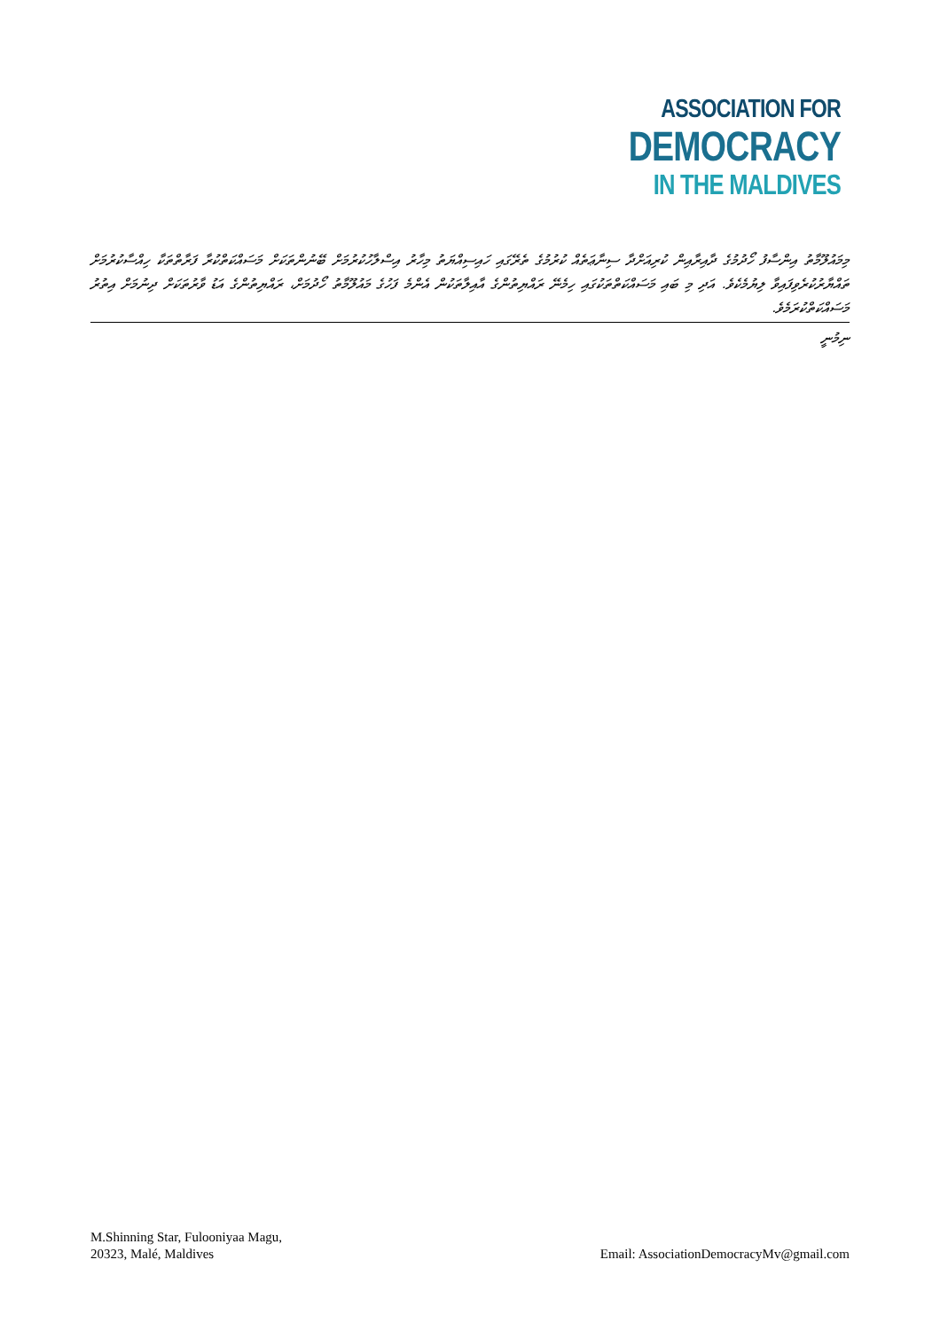ASSOCIATION FOR
DEMOCRACY
IN THE MALDIVES
މިމައުލޫމާތު އިންސާފު ހޯދުމުގެ ދާއިރާއިން ކުރިއަށްދާ ސިނާޢަތެއް ކުރުމުގެ ތެރޭގައި ހައިސިއްޔަތު މިހާރު އިސްލާހުކުރުމަށް ބޭނުންތަކަށް މަސައްކަތްކުރާ ފަރާތްތަކާ ހިއްސާކުރުމަށް ތައްޔާރުކުރެވިފައިވާ ލިޔުމެކެވެ. އަދި މި ބައި މަސައްކަތްތަކުގައި ހިމެނޭ ރައްޔިތުންގެ އާއިލާތަކުން އެންމެ ފަހުގެ މައުލޫމާތު ހޯދުމަށް، ރައްޔިތުންގެ އަޑު ވާރުތަކަށް ދިނުމަށް އިތުރު މަސައްކަތްކުރަމެވެ.
ނިމުނީ
M.Shinning Star, Fulooniyaa Magu,
20323, Malé, Maldives
Email: AssociationDemocracyMv@gmail.com